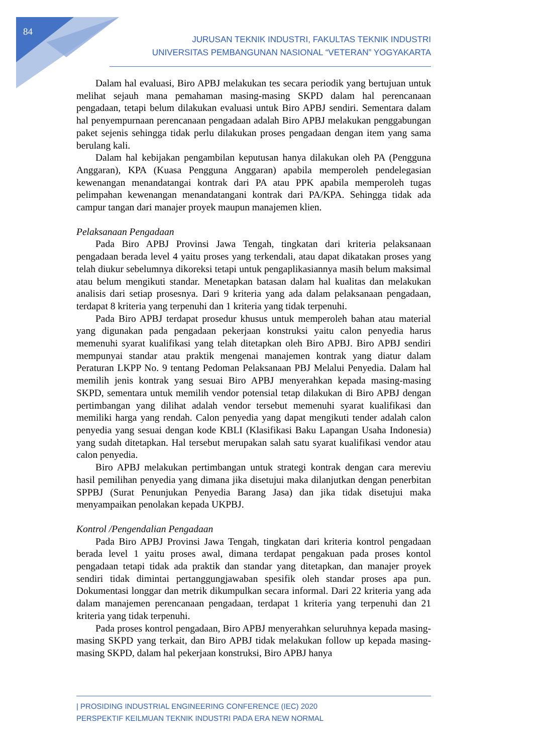84
JURUSAN TEKNIK INDUSTRI, FAKULTAS TEKNIK INDUSTRI
UNIVERSITAS PEMBANGUNAN NASIONAL “VETERAN” YOGYAKARTA
Dalam hal evaluasi, Biro APBJ melakukan tes secara periodik yang bertujuan untuk melihat sejauh mana pemahaman masing-masing SKPD dalam hal perencanaan pengadaan, tetapi belum dilakukan evaluasi untuk Biro APBJ sendiri. Sementara dalam hal penyempurnaan perencanaan pengadaan adalah Biro APBJ melakukan penggabungan paket sejenis sehingga tidak perlu dilakukan proses pengadaan dengan item yang sama berulang kali.
Dalam hal kebijakan pengambilan keputusan hanya dilakukan oleh PA (Pengguna Anggaran), KPA (Kuasa Pengguna Anggaran) apabila memperoleh pendelegasian kewenangan menandatangai kontrak dari PA atau PPK apabila memperoleh tugas pelimpahan kewenangan menandatangani kontrak dari PA/KPA. Sehingga tidak ada campur tangan dari manajer proyek maupun manajemen klien.
Pelaksanaan Pengadaan
Pada Biro APBJ Provinsi Jawa Tengah, tingkatan dari kriteria pelaksanaan pengadaan berada level 4 yaitu proses yang terkendali, atau dapat dikatakan proses yang telah diukur sebelumnya dikoreksi tetapi untuk pengaplikasiannya masih belum maksimal atau belum mengikuti standar. Menetapkan batasan dalam hal kualitas dan melakukan analisis dari setiap prosesnya. Dari 9 kriteria yang ada dalam pelaksanaan pengadaan, terdapat 8 kriteria yang terpenuhi dan 1 kriteria yang tidak terpenuhi.
Pada Biro APBJ terdapat prosedur khusus untuk memperoleh bahan atau material yang digunakan pada pengadaan pekerjaan konstruksi yaitu calon penyedia harus memenuhi syarat kualifikasi yang telah ditetapkan oleh Biro APBJ. Biro APBJ sendiri mempunyai standar atau praktik mengenai manajemen kontrak yang diatur dalam Peraturan LKPP No. 9 tentang Pedoman Pelaksanaan PBJ Melalui Penyedia. Dalam hal memilih jenis kontrak yang sesuai Biro APBJ menyerahkan kepada masing-masing SKPD, sementara untuk memilih vendor potensial tetap dilakukan di Biro APBJ dengan pertimbangan yang dilihat adalah vendor tersebut memenuhi syarat kualifikasi dan memiliki harga yang rendah. Calon penyedia yang dapat mengikuti tender adalah calon penyedia yang sesuai dengan kode KBLI (Klasifikasi Baku Lapangan Usaha Indonesia) yang sudah ditetapkan. Hal tersebut merupakan salah satu syarat kualifikasi vendor atau calon penyedia.
Biro APBJ melakukan pertimbangan untuk strategi kontrak dengan cara mereviu hasil pemilihan penyedia yang dimana jika disetujui maka dilanjutkan dengan penerbitan SPPBJ (Surat Penunjukan Penyedia Barang Jasa) dan jika tidak disetujui maka menyampaikan penolakan kepada UKPBJ.
Kontrol /Pengendalian Pengadaan
Pada Biro APBJ Provinsi Jawa Tengah, tingkatan dari kriteria kontrol pengadaan berada level 1 yaitu proses awal, dimana terdapat pengakuan pada proses kontol pengadaan tetapi tidak ada praktik dan standar yang ditetapkan, dan manajer proyek sendiri tidak dimintai pertanggungjawaban spesifik oleh standar proses apa pun. Dokumentasi longgar dan metrik dikumpulkan secara informal. Dari 22 kriteria yang ada dalam manajemen perencanaan pengadaan, terdapat 1 kriteria yang terpenuhi dan 21 kriteria yang tidak terpenuhi.
Pada proses kontrol pengadaan, Biro APBJ menyerahkan seluruhnya kepada masing-masing SKPD yang terkait, dan Biro APBJ tidak melakukan follow up kepada masing-masing SKPD, dalam hal pekerjaan konstruksi, Biro APBJ hanya
| PROSIDING INDUSTRIAL ENGINEERING CONFERENCE (IEC) 2020
PERSPEKTIF KEILMUAN TEKNIK INDUSTRI PADA ERA NEW NORMAL